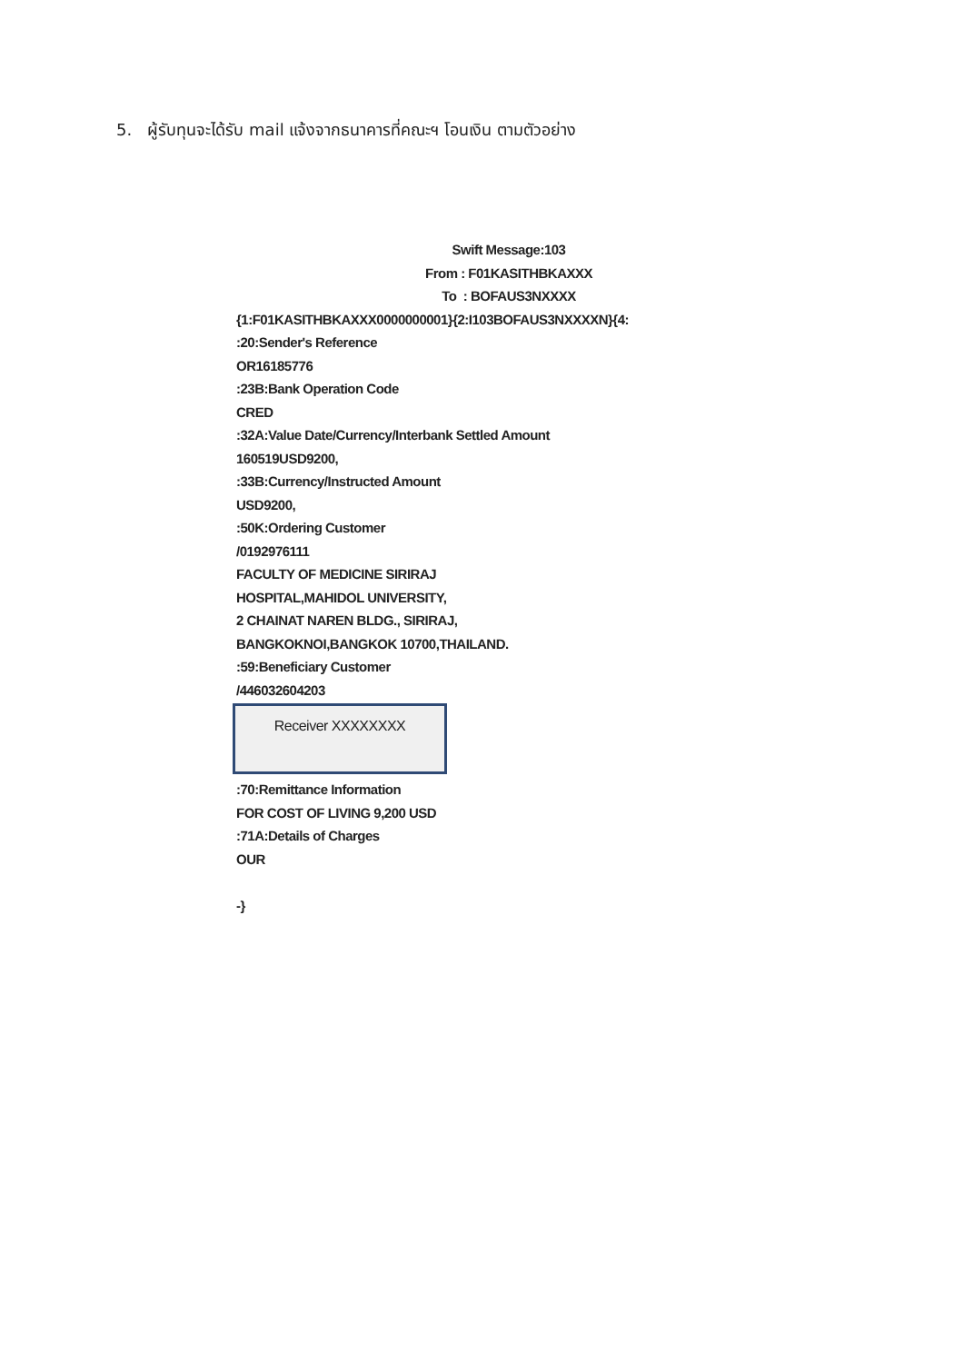5. ผู้รับทุนจะได้รับ mail แจ้งจากธนาคารที่คณะฯ โอนเงิน ตามตัวอย่าง
Swift Message:103
From : F01KASITHBKAXXX
To : BOFAUS3NXXXX
{1:F01KASITHBKAXXX0000000001}{2:I103BOFAUS3NXXXXN}{4:
:20:Sender's Reference
OR16185776
:23B:Bank Operation Code
CRED
:32A:Value Date/Currency/Interbank Settled Amount
160519USD9200,
:33B:Currency/Instructed Amount
USD9200,
:50K:Ordering Customer
/0192976111
FACULTY OF MEDICINE SIRIRAJ
HOSPITAL,MAHIDOL UNIVERSITY,
2 CHAINAT NAREN BLDG., SIRIRAJ,
BANGKOKNOI,BANGKOK 10700,THAILAND.
:59:Beneficiary Customer
/446032604203
Receiver XXXXXXXX
:70:Remittance Information
FOR COST OF LIVING 9,200 USD
:71A:Details of Charges
OUR
-}